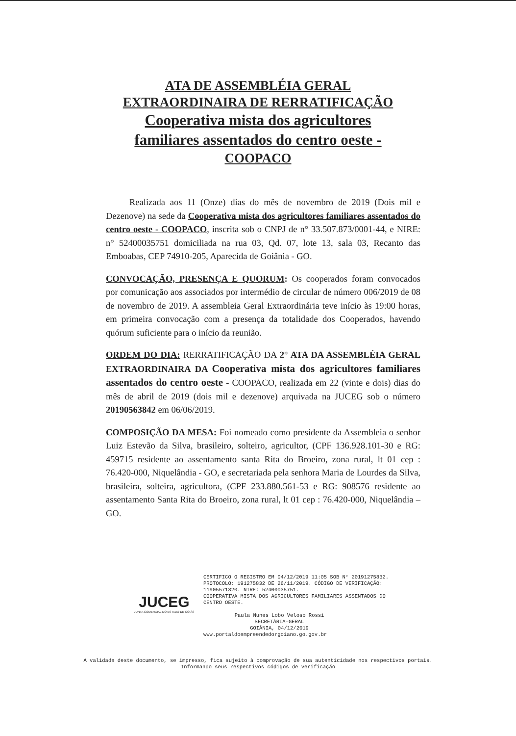ATA DE ASSEMBLÉIA GERAL
EXTRAORDINAIRA DE RERRATIFICAÇÃO
Cooperativa mista dos agricultores
familiares assentados do centro oeste -
COOPACO
Realizada aos 11 (Onze) dias do mês de novembro de 2019 (Dois mil e Dezenove) na sede da Cooperativa mista dos agricultores familiares assentados do centro oeste - COOPACO, inscrita sob o CNPJ de n° 33.507.873/0001-44, e NIRE: n° 52400035751 domiciliada na rua 03, Qd. 07, lote 13, sala 03, Recanto das Emboabas, CEP 74910-205, Aparecida de Goiânia - GO.
CONVOCAÇÃO, PRESENÇA E QUORUM: Os cooperados foram convocados por comunicação aos associados por intermédio de circular de número 006/2019 de 08 de novembro de 2019. A assembleia Geral Extraordinária teve início às 19:00 horas, em primeira convocação com a presença da totalidade dos Cooperados, havendo quórum suficiente para o início da reunião.
ORDEM DO DIA: RERRATIFICAÇÃO DA 2° ATA DA ASSEMBLÉIA GERAL EXTRAORDINAIRA DA Cooperativa mista dos agricultores familiares assentados do centro oeste - COOPACO, realizada em 22 (vinte e dois) dias do mês de abril de 2019 (dois mil e dezenove) arquivada na JUCEG sob o número 20190563842 em 06/06/2019.
COMPOSIÇÃO DA MESA: Foi nomeado como presidente da Assembleia o senhor Luiz Estevão da Silva, brasileiro, solteiro, agricultor, (CPF 136.928.101-30 e RG: 459715 residente ao assentamento santa Rita do Broeiro, zona rural, lt 01 cep : 76.420-000, Niquelândia - GO, e secretariada pela senhora Maria de Lourdes da Silva, brasileira, solteira, agricultora, (CPF 233.880.561-53 e RG: 908576 residente ao assentamento Santa Rita do Broeiro, zona rural, lt 01 cep : 76.420-000, Niquelândia – GO.
JUCEG
JUNTA COMERCIAL DO ESTADO DE GOIÁS
CERTIFICO O REGISTRO EM 04/12/2019 11:05 SOB N° 20191275832.
PROTOCOLO: 191275832 DE 26/11/2019. CÓDIGO DE VERIFICAÇÃO:
11905571820. NIRE: 52400035751.
COOPERATIVA MISTA DOS AGRICULTORES FAMILIARES ASSENTADOS DO
CENTRO OESTE.
Paula Nunes Lobo Veloso Rossi
SECRETÁRIA-GERAL
GOIÂNIA, 04/12/2019
www.portaldoempreendedorgoiano.go.gov.br
A validade deste documento, se impresso, fica sujeito à comprovação de sua autenticidade nos respectivos portais.
Informando seus respectivos códigos de verificação